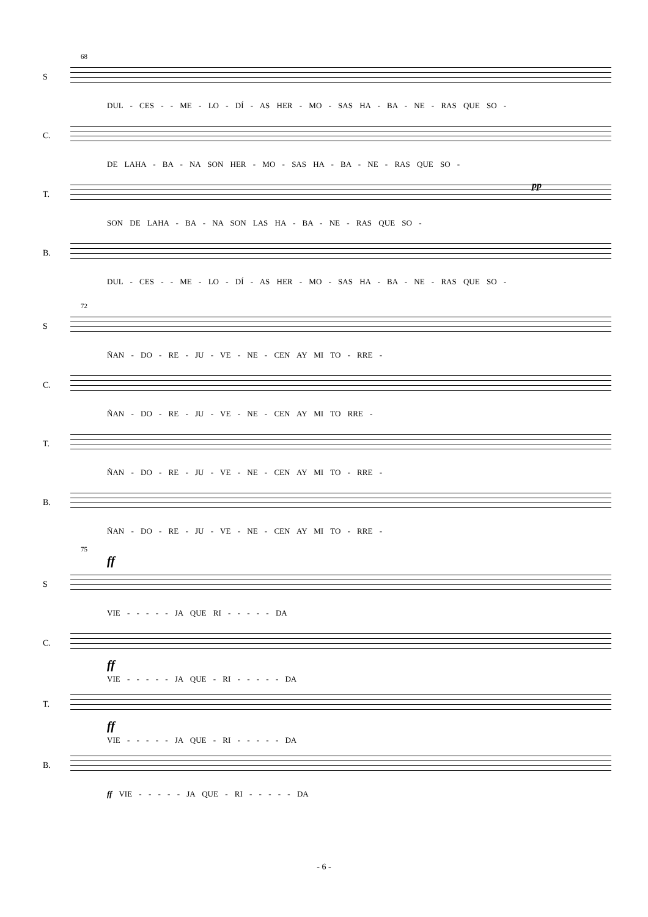68
S
DUL - CES - - ME - LO - DÍ - AS HER - MO - SAS HA - BA - NE - RAS QUE SO -
C.
DE LAHA - BA - NA SON HER - MO - SAS HA - BA - NE - RAS QUE SO -
T.
SON DE LAHA - BA - NA SON LAS HA - BA - NE - RAS QUE SO -
B.
DUL - CES - - ME - LO - DÍ - AS HER - MO - SAS HA - BA - NE - RAS QUE SO -
pp
72
S
ÑAN - DO - RE - JU - VE - NE - CEN AY MI TO - RRE -
C.
ÑAN - DO - RE - JU - VE - NE - CEN AY MI TO RRE -
T.
ÑAN - DO - RE - JU - VE - NE - CEN AY MI TO - RRE -
B.
ÑAN - DO - RE - JU - VE - NE - CEN AY MI TO - RRE -
75
ff
S
VIE - - - - - JA QUE RI - - - - - DA
C.
ff
VIE - - - - - JA QUE - RI - - - - - DA
T.
ff
VIE - - - - - JA QUE - RI - - - - - DA
B.
ff VIE - - - - - JA QUE - RI - - - - - DA
- 6 -